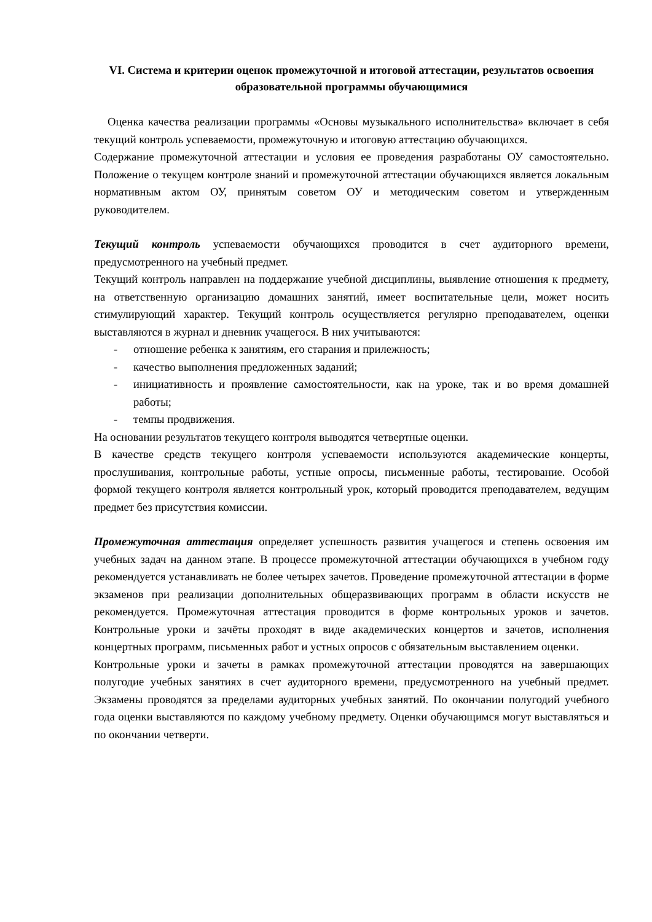VI. Система и критерии оценок промежуточной и итоговой аттестации, результатов освоения образовательной программы обучающимися
Оценка качества реализации программы «Основы музыкального исполнительства» включает в себя текущий контроль успеваемости, промежуточную и итоговую аттестацию обучающихся.
Содержание промежуточной аттестации и условия ее проведения разработаны ОУ самостоятельно. Положение о текущем контроле знаний и промежуточной аттестации обучающихся является локальным нормативным актом ОУ, принятым советом ОУ и методическим советом и утвержденным руководителем.
Текущий контроль успеваемости обучающихся проводится в счет аудиторного времени, предусмотренного на учебный предмет.
Текущий контроль направлен на поддержание учебной дисциплины, выявление отношения к предмету, на ответственную организацию домашних занятий, имеет воспитательные цели, может носить стимулирующий характер. Текущий контроль осуществляется регулярно преподавателем, оценки выставляются в журнал и дневник учащегося. В них учитываются:
- отношение ребенка к занятиям, его старания и прилежность;
- качество выполнения предложенных заданий;
- инициативность и проявление самостоятельности, как на уроке, так и во время домашней работы;
- темпы продвижения.
На основании результатов текущего контроля выводятся четвертные оценки.
В качестве средств текущего контроля успеваемости используются академические концерты, прослушивания, контрольные работы, устные опросы, письменные работы, тестирование. Особой формой текущего контроля является контрольный урок, который проводится преподавателем, ведущим предмет без присутствия комиссии.
Промежуточная аттестация определяет успешность развития учащегося и степень освоения им учебных задач на данном этапе. В процессе промежуточной аттестации обучающихся в учебном году рекомендуется устанавливать не более четырех зачетов. Проведение промежуточной аттестации в форме экзаменов при реализации дополнительных общеразвивающих программ в области искусств не рекомендуется. Промежуточная аттестация проводится в форме контрольных уроков и зачетов. Контрольные уроки и зачёты проходят в виде академических концертов и зачетов, исполнения концертных программ, письменных работ и устных опросов с обязательным выставлением оценки.
Контрольные уроки и зачеты в рамках промежуточной аттестации проводятся на завершающих полугодие учебных занятиях в счет аудиторного времени, предусмотренного на учебный предмет. Экзамены проводятся за пределами аудиторных учебных занятий. По окончании полугодий учебного года оценки выставляются по каждому учебному предмету. Оценки обучающимся могут выставляться и по окончании четверти.